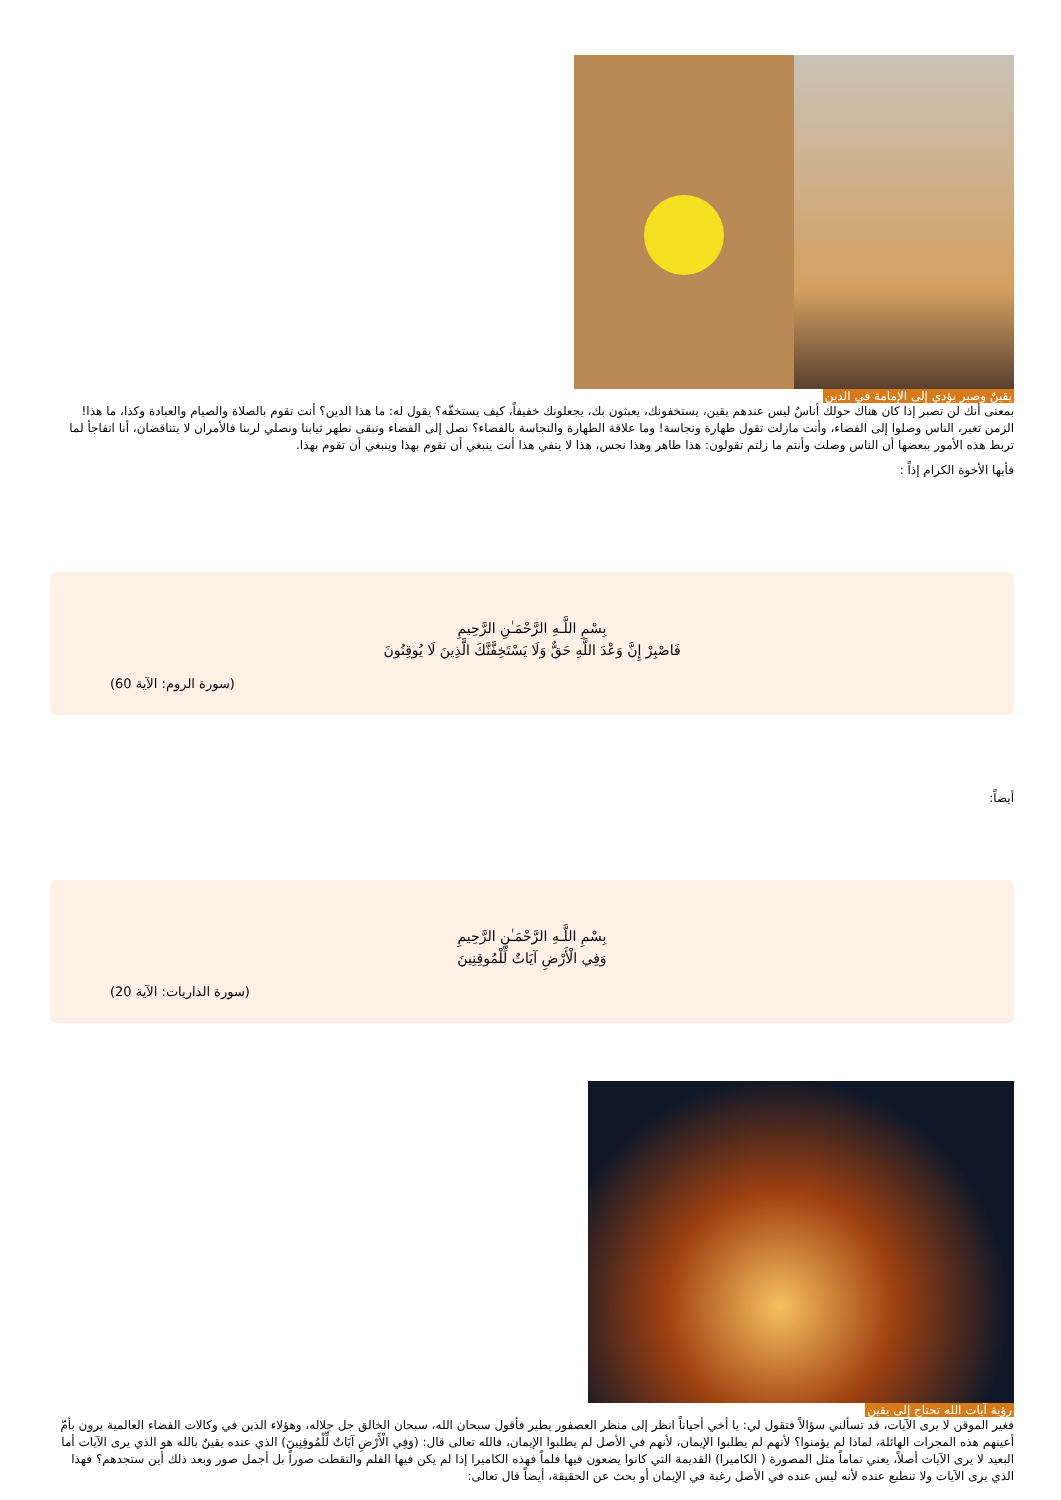يقينٌ وصبر يؤدي إلى الإمامة في الدين
بمعنى أنك لن تصبر إذا كان هناك حولك أناسٌ ليس عندهم يقين، يستخفونك، يعبثون بك، يجعلونك خفيفاً، كيف يستخفّه؟ يقول له: ما هذا الدين؟ أنت تقوم بالصلاة والصيام والعبادة وكذا، ما هذا! الزمن تغير، الناس وصلوا إلى الفضاء، وأنت مازلت تقول طهارة ونجاسة! وما علاقة الطهارة والنجاسة بالفضاء؟ نصل إلى الفضاء ونبقى نطهر ثيابنا ونصلي لربنا فالأمران لا يتناقضان، أنا اتفاجأ لما تربط هذه الأمور ببعضها أن الناس وصلت وأنتم ما زلتم تقولون: هذا طاهر وهذا نجس، هذا لا ينفي هذا أنت ينبغي أن تقوم بهذا وينبغي أن تقوم بهذا.
فأيها الأخوة الكرام إذاً :
بِسْمِ اللَّـهِ الرَّحْمَـٰنِ الرَّحِيمِ
فَاصْبِرْ إِنَّ وَعْدَ اللَّهِ حَقٌّ وَلَا يَسْتَخِفَّنَّكَ الَّذِينَ لَا يُوقِنُونَ
(سورة الروم: الآية 60)
أيضاً:
بِسْمِ اللَّـهِ الرَّحْمَـٰنِ الرَّحِيمِ
وَفِي الْأَرْضِ آيَاتٌ لِّلْمُوقِنِينَ
(سورة الذاريات: الآية 20)
رؤية آيات الله تحتاج إلى يقين
فغير الموقن لا يرى الآيات، قد تسألني سؤالاً فتقول لي: يا أخي أحياناً انظر إلى منظر العصفور يطير فأقول سبحان الله، سبحان الخالق جل جلاله، وهؤلاء الذين في وكالات الفضاء العالمية يرون بأمّ أعينهم هذه المجرات الهائلة، لماذا لم يؤمنوا؟ لأنهم لم يطلبوا الإيمان، لأنهم في الأصل لم يطلبوا الإيمان، فالله تعالى قال: (وَفِي الْأَرْضِ آيَاتٌ لِّلْمُوقِنِينَ) الذي عنده يقينٌ بالله هو الذي يرى الآيات أما البعيد لا يرى الآيات أصلاً، يعني تماماً مثل المصورة ( الكاميرا) القديمة التي كانوا يضعون فيها فلماً فهذه الكاميرا إذا لم يكن فيها الفلم والتقطت صوراً بل أجمل صور وبعد ذلك أين ستجدهم؟ فهذا الذي يرى الآيات ولا تنطبع عنده لأنه ليس عنده في الأصل رغبة في الإيمان أو بحث عن الحقيقة، أيضاً قال تعالى: